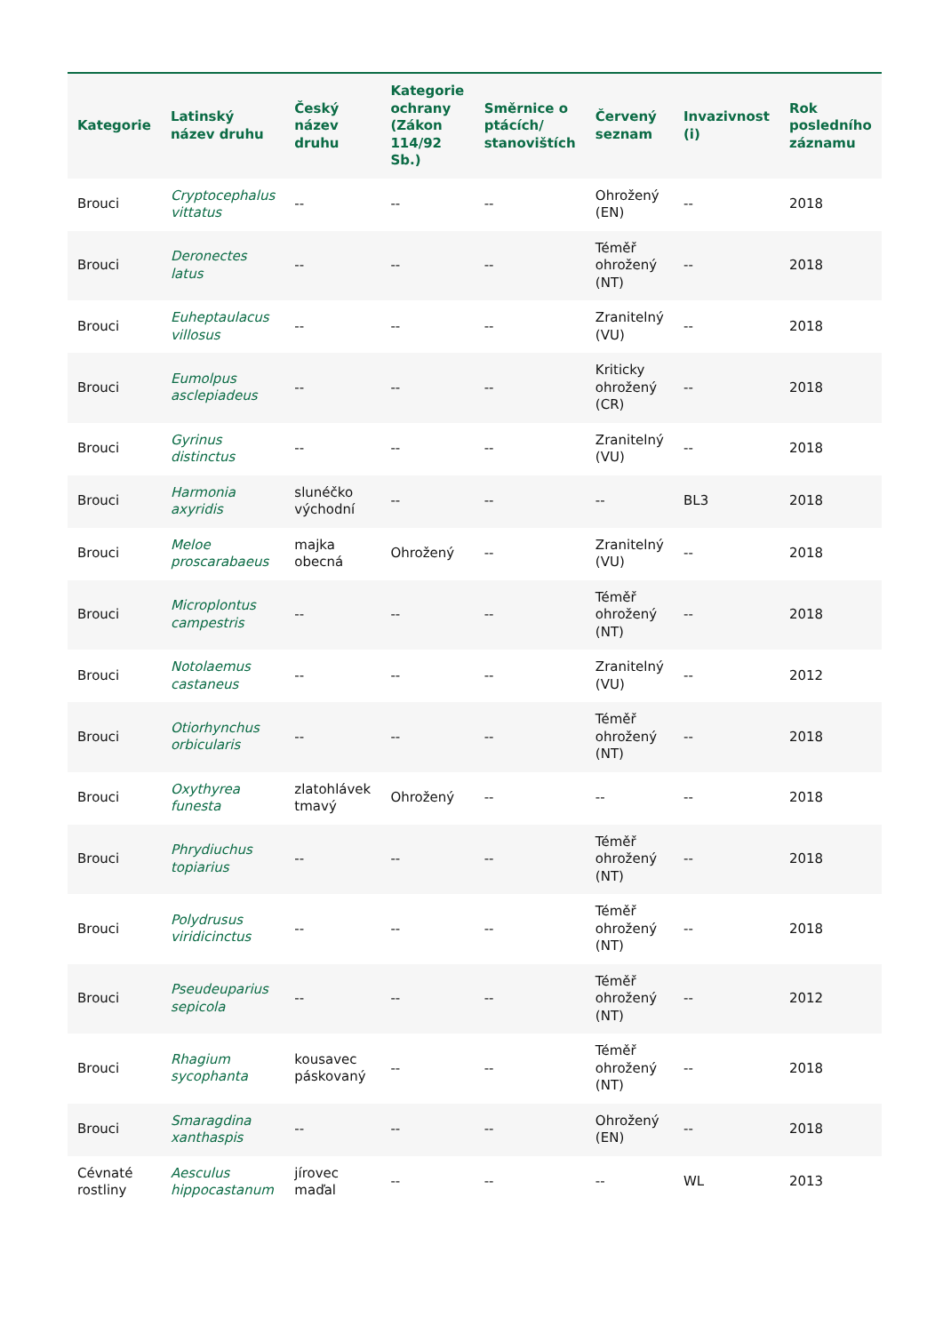| Kategorie | Latinský název druhu | Český název druhu | Kategorie ochrany (Zákon 114/92 Sb.) | Směrnice o ptácích/ stanovištích | Červený seznam | Invazivnost (i) | Rok posledního záznamu |
| --- | --- | --- | --- | --- | --- | --- | --- |
| Brouci | Cryptocephalus vittatus | -- | -- | -- | Ohrožený (EN) | -- | 2018 |
| Brouci | Deronectes latus | -- | -- | -- | Téměř ohrožený (NT) | -- | 2018 |
| Brouci | Euheptaulacus villosus | -- | -- | -- | Zranitelný (VU) | -- | 2018 |
| Brouci | Eumolpus asclepiadeus | -- | -- | -- | Kriticky ohrožený (CR) | -- | 2018 |
| Brouci | Gyrinus distinctus | -- | -- | -- | Zranitelný (VU) | -- | 2018 |
| Brouci | Harmonia axyridis | slunéčko východní | -- | -- | -- | BL3 | 2018 |
| Brouci | Meloe proscarabaeus | majka obecná | Ohrožený | -- | Zranitelný (VU) | -- | 2018 |
| Brouci | Microplontus campestris | -- | -- | -- | Téměř ohrožený (NT) | -- | 2018 |
| Brouci | Notolaemus castaneus | -- | -- | -- | Zranitelný (VU) | -- | 2012 |
| Brouci | Otiorhynchus orbicularis | -- | -- | -- | Téměř ohrožený (NT) | -- | 2018 |
| Brouci | Oxythyrea funesta | zlatohlávek tmavý | Ohrožený | -- | -- | -- | 2018 |
| Brouci | Phrydiuchus topiarius | -- | -- | -- | Téměř ohrožený (NT) | -- | 2018 |
| Brouci | Polydrusus viridicinctus | -- | -- | -- | Téměř ohrožený (NT) | -- | 2018 |
| Brouci | Pseudeuparius sepicola | -- | -- | -- | Téměř ohrožený (NT) | -- | 2012 |
| Brouci | Rhagium sycophanta | kousavec páskovaný | -- | -- | Téměř ohrožený (NT) | -- | 2018 |
| Brouci | Smaragdina xanthaspis | -- | -- | -- | Ohrožený (EN) | -- | 2018 |
| Cévnaté rostliny | Aesculus hippocastanum | jírovec maďal | -- | -- | -- | WL | 2013 |